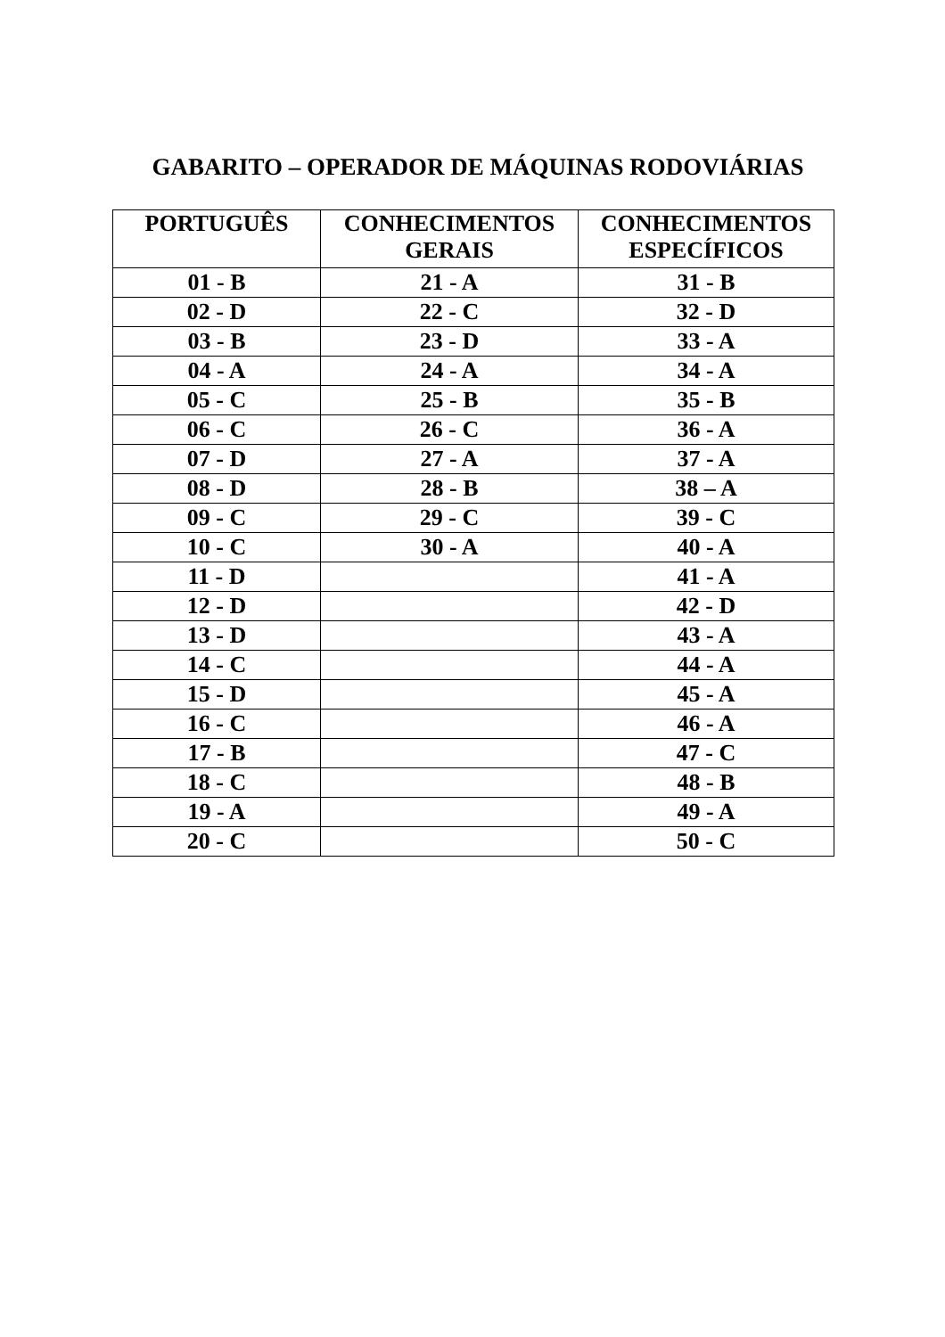GABARITO – OPERADOR DE MÁQUINAS RODOVIÁRIAS
| PORTUGUÊS | CONHECIMENTOS GERAIS | CONHECIMENTOS ESPECÍFICOS |
| --- | --- | --- |
| 01 - B | 21 - A | 31 - B |
| 02 - D | 22 - C | 32 - D |
| 03 - B | 23 - D | 33 - A |
| 04 - A | 24 - A | 34 - A |
| 05 - C | 25 - B | 35 - B |
| 06 - C | 26 - C | 36 - A |
| 07 - D | 27 - A | 37 - A |
| 08 - D | 28 - B | 38 – A |
| 09 - C | 29 - C | 39 - C |
| 10 - C | 30 - A | 40 - A |
| 11 - D | | 41 - A |
| 12 - D | | 42 - D |
| 13 - D | | 43 - A |
| 14 - C | | 44 - A |
| 15 - D | | 45 - A |
| 16 - C | | 46 - A |
| 17 - B | | 47 - C |
| 18 - C | | 48 - B |
| 19 - A | | 49 - A |
| 20 - C | | 50 - C |